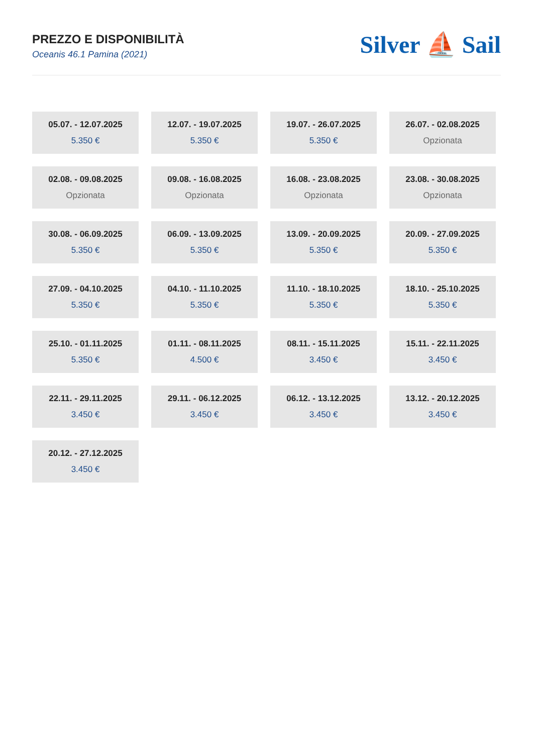PREZZO E DISPONIBILITÀ
Oceanis 46.1 Pamina (2021)
Silver ⛵ Sail
05.07. - 12.07.2025
5.350 €
12.07. - 19.07.2025
5.350 €
19.07. - 26.07.2025
5.350 €
26.07. - 02.08.2025
Opzionata
02.08. - 09.08.2025
Opzionata
09.08. - 16.08.2025
Opzionata
16.08. - 23.08.2025
Opzionata
23.08. - 30.08.2025
Opzionata
30.08. - 06.09.2025
5.350 €
06.09. - 13.09.2025
5.350 €
13.09. - 20.09.2025
5.350 €
20.09. - 27.09.2025
5.350 €
27.09. - 04.10.2025
5.350 €
04.10. - 11.10.2025
5.350 €
11.10. - 18.10.2025
5.350 €
18.10. - 25.10.2025
5.350 €
25.10. - 01.11.2025
5.350 €
01.11. - 08.11.2025
4.500 €
08.11. - 15.11.2025
3.450 €
15.11. - 22.11.2025
3.450 €
22.11. - 29.11.2025
3.450 €
29.11. - 06.12.2025
3.450 €
06.12. - 13.12.2025
3.450 €
13.12. - 20.12.2025
3.450 €
20.12. - 27.12.2025
3.450 €